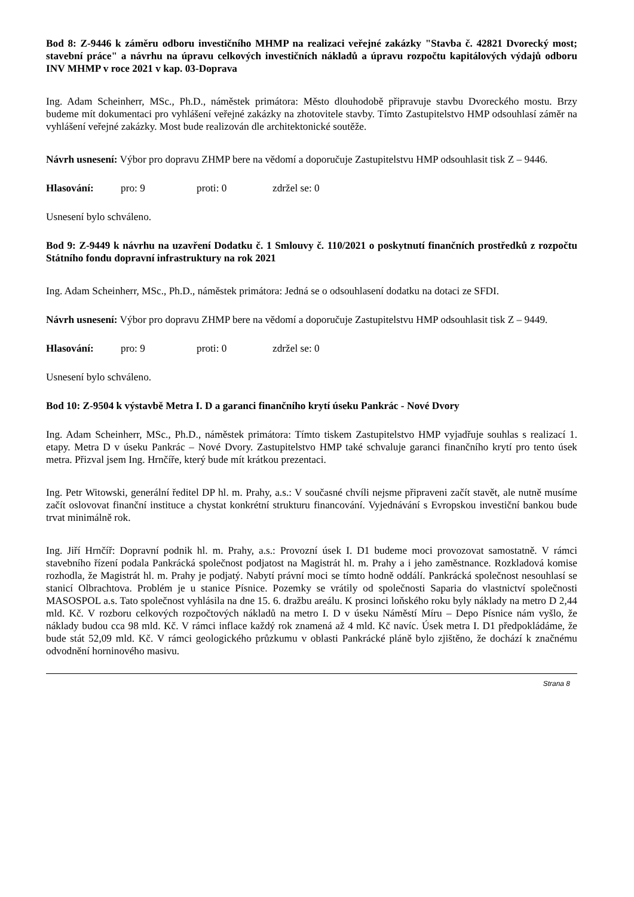Bod 8: Z-9446 k záměru odboru investičního MHMP na realizaci veřejné zakázky "Stavba č. 42821 Dvorecký most; stavební práce" a návrhu na úpravu celkových investičních nákladů a úpravu rozpočtu kapitálových výdajů odboru INV MHMP v roce 2021 v kap. 03-Doprava
Ing. Adam Scheinherr, MSc., Ph.D., náměstek primátora: Město dlouhodobě připravuje stavbu Dvoreckého mostu. Brzy budeme mít dokumentaci pro vyhlášení veřejné zakázky na zhotovitele stavby. Tímto Zastupitelstvo HMP odsouhlasí záměr na vyhlášení veřejné zakázky. Most bude realizován dle architektonické soutěže.
Návrh usnesení: Výbor pro dopravu ZHMP bere na vědomí a doporučuje Zastupitelstvu HMP odsouhlasit tisk Z – 9446.
Hlasování: pro: 9 proti: 0 zdržel se: 0
Usnesení bylo schváleno.
Bod 9: Z-9449 k návrhu na uzavření Dodatku č. 1 Smlouvy č. 110/2021 o poskytnutí finančních prostředků z rozpočtu Státního fondu dopravní infrastruktury na rok 2021
Ing. Adam Scheinherr, MSc., Ph.D., náměstek primátora: Jedná se o odsouhlasení dodatku na dotaci ze SFDI.
Návrh usnesení: Výbor pro dopravu ZHMP bere na vědomí a doporučuje Zastupitelstvu HMP odsouhlasit tisk Z – 9449.
Hlasování: pro: 9 proti: 0 zdržel se: 0
Usnesení bylo schváleno.
Bod 10: Z-9504 k výstavbě Metra I. D a garanci finančního krytí úseku Pankrác - Nové Dvory
Ing. Adam Scheinherr, MSc., Ph.D., náměstek primátora: Tímto tiskem Zastupitelstvo HMP vyjadřuje souhlas s realizací 1. etapy. Metra D v úseku Pankrác – Nové Dvory. Zastupitelstvo HMP také schvaluje garanci finančního krytí pro tento úsek metra. Přizval jsem Ing. Hrnčíře, který bude mít krátkou prezentaci.
Ing. Petr Witowski, generální ředitel DP hl. m. Prahy, a.s.: V současné chvíli nejsme připraveni začít stavět, ale nutně musíme začít oslovovat finanční instituce a chystat konkrétní strukturu financování. Vyjednávání s Evropskou investiční bankou bude trvat minimálně rok.
Ing. Jiří Hrnčíř: Dopravní podnik hl. m. Prahy, a.s.: Provozní úsek I. D1 budeme moci provozovat samostatně. V rámci stavebního řízení podala Pankrácká společnost podjatost na Magistrát hl. m. Prahy a i jeho zaměstnance. Rozkladová komise rozhodla, že Magistrát hl. m. Prahy je podjatý. Nabytí právní moci se tímto hodně oddálí. Pankrácká společnost nesouhlasí se stanicí Olbrachtova. Problém je u stanice Písnice. Pozemky se vrátily od společnosti Saparia do vlastnictví společnosti MASOSPOL a.s. Tato společnost vyhlásila na dne 15. 6. dražbu areálu. K prosinci loňského roku byly náklady na metro D 2,44 mld. Kč. V rozboru celkových rozpočtových nákladů na metro I. D v úseku Náměstí Míru – Depo Písnice nám vyšlo, že náklady budou cca 98 mld. Kč. V rámci inflace každý rok znamená až 4 mld. Kč navíc. Úsek metra I. D1 předpokládáme, že bude stát 52,09 mld. Kč. V rámci geologického průzkumu v oblasti Pankrácké pláně bylo zjištěno, že dochází k značnému odvodnění horninového masivu.
Strana 8